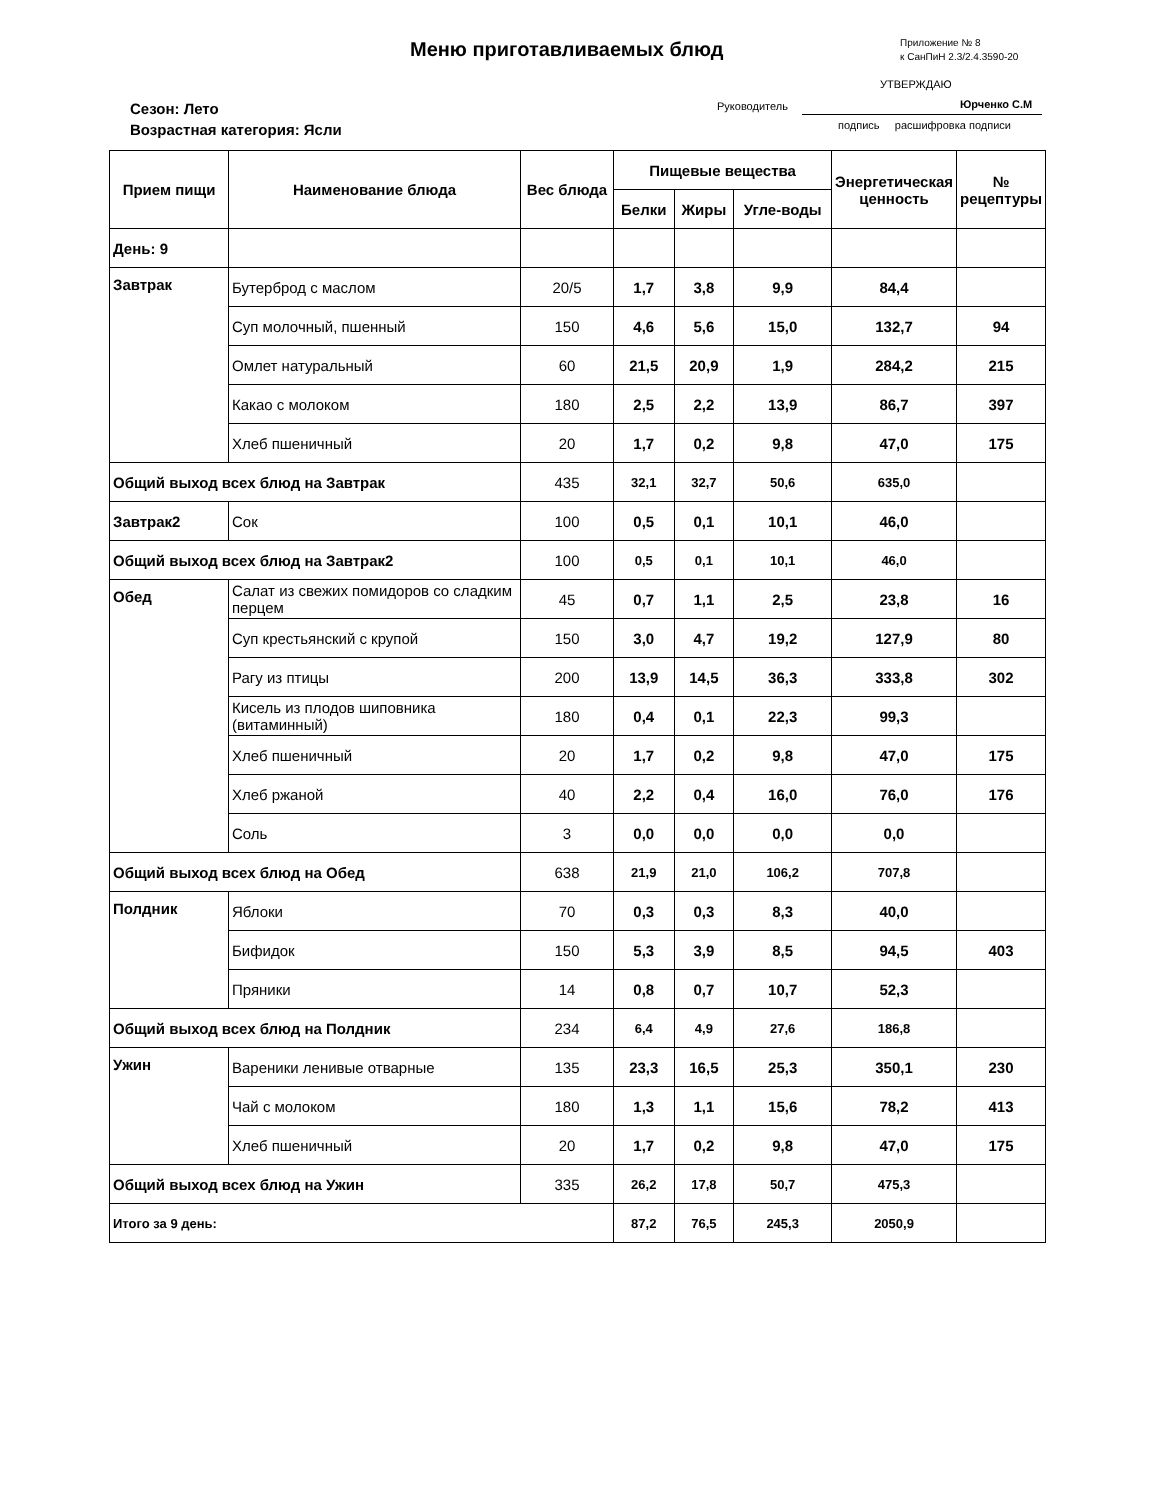Меню приготавливаемых блюд
Приложение № 8
к СанПиН 2.3/2.4.3590-20
УТВЕРЖДАЮ
Сезон: Лето
Возрастная категория: Ясли
Руководитель Юрченко С.М
подпись расшифровка подписи
| Прием пищи | Наименование блюда | Вес блюда | Пищевые вещества | | | Энергетическая ценность | № рецептуры |
| --- | --- | --- | --- | --- | --- | --- | --- |
| | | | Белки | Жиры | Угле-воды | | |
| День: 9 | | | | | | | |
| Завтрак | Бутерброд с маслом | 20/5 | 1,7 | 3,8 | 9,9 | 84,4 | |
| | Суп молочный, пшенный | 150 | 4,6 | 5,6 | 15,0 | 132,7 | 94 |
| | Омлет натуральный | 60 | 21,5 | 20,9 | 1,9 | 284,2 | 215 |
| | Какао с молоком | 180 | 2,5 | 2,2 | 13,9 | 86,7 | 397 |
| | Хлеб пшеничный | 20 | 1,7 | 0,2 | 9,8 | 47,0 | 175 |
| Общий выход всех блюд на Завтрак | | 435 | 32,1 | 32,7 | 50,6 | 635,0 | |
| Завтрак2 | Сок | 100 | 0,5 | 0,1 | 10,1 | 46,0 | |
| Общий выход всех блюд на Завтрак2 | | 100 | 0,5 | 0,1 | 10,1 | 46,0 | |
| Обед | Салат из свежих помидоров со сладким перцем | 45 | 0,7 | 1,1 | 2,5 | 23,8 | 16 |
| | Суп крестьянский с крупой | 150 | 3,0 | 4,7 | 19,2 | 127,9 | 80 |
| | Рагу из птицы | 200 | 13,9 | 14,5 | 36,3 | 333,8 | 302 |
| | Кисель из плодов шиповника (витаминный) | 180 | 0,4 | 0,1 | 22,3 | 99,3 | |
| | Хлеб пшеничный | 20 | 1,7 | 0,2 | 9,8 | 47,0 | 175 |
| | Хлеб ржаной | 40 | 2,2 | 0,4 | 16,0 | 76,0 | 176 |
| | Соль | 3 | 0,0 | 0,0 | 0,0 | 0,0 | |
| Общий выход всех блюд на Обед | | 638 | 21,9 | 21,0 | 106,2 | 707,8 | |
| Полдник | Яблоки | 70 | 0,3 | 0,3 | 8,3 | 40,0 | |
| | Бифидок | 150 | 5,3 | 3,9 | 8,5 | 94,5 | 403 |
| | Пряники | 14 | 0,8 | 0,7 | 10,7 | 52,3 | |
| Общий выход всех блюд на Полдник | | 234 | 6,4 | 4,9 | 27,6 | 186,8 | |
| Ужин | Вареники ленивые отварные | 135 | 23,3 | 16,5 | 25,3 | 350,1 | 230 |
| | Чай с молоком | 180 | 1,3 | 1,1 | 15,6 | 78,2 | 413 |
| | Хлеб пшеничный | 20 | 1,7 | 0,2 | 9,8 | 47,0 | 175 |
| Общий выход всех блюд на Ужин | | 335 | 26,2 | 17,8 | 50,7 | 475,3 | |
| Итого за 9 день: | | | 87,2 | 76,5 | 245,3 | 2050,9 | |